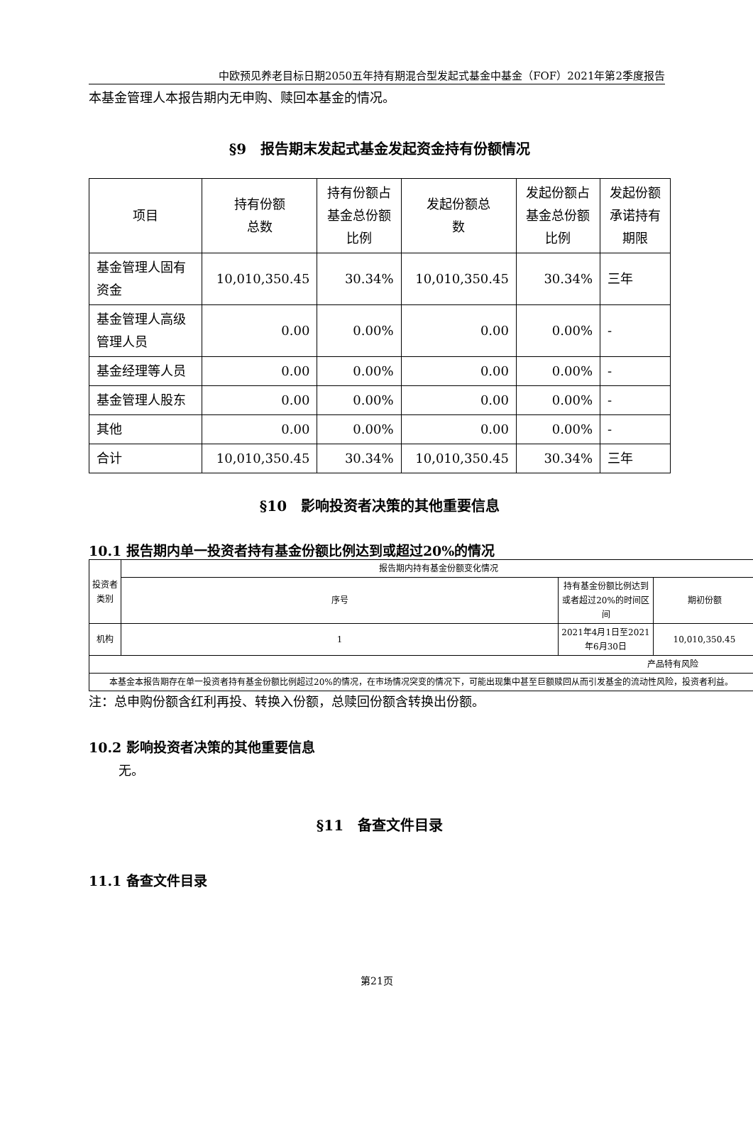中欧预见养老目标日期2050五年持有期混合型发起式基金中基金（FOF）2021年第2季度报告
本基金管理人本报告期内无申购、赎回本基金的情况。
§9　报告期末发起式基金发起资金持有份额情况
| 项目 | 持有份额 总数 | 持有份额占 基金总份额 比例 | 发起份额总 数 | 发起份额占 基金总份额 比例 | 发起份额 承诺持有 期限 |
| --- | --- | --- | --- | --- | --- |
| 基金管理人固有资金 | 10,010,350.45 | 30.34% | 10,010,350.45 | 30.34% | 三年 |
| 基金管理人高级管理人员 | 0.00 | 0.00% | 0.00 | 0.00% | - |
| 基金经理等人员 | 0.00 | 0.00% | 0.00 | 0.00% | - |
| 基金管理人股东 | 0.00 | 0.00% | 0.00 | 0.00% | - |
| 其他 | 0.00 | 0.00% | 0.00 | 0.00% | - |
| 合计 | 10,010,350.45 | 30.34% | 10,010,350.45 | 30.34% | 三年 |
§10　影响投资者决策的其他重要信息
10.1 报告期内单一投资者持有基金份额比例达到或超过20%的情况
| 投资者类别 | 报告期内持有基金份额变化情况 | | |
| --- | --- | --- | --- |
| | 序号 | 持有基金份额比例达到或者超过20%的时间区间 | 期初份额 |
| 机构 | 1 | 2021年4月1日至2021年6月30日 | 10,010,350.45 |
| 产品特有风险 | | | |
| 本基金本报告期存在单一投资者持有基金份额比例超过20%的情况，在市场情况突变的情况下，可能出现集中甚至巨额赎回从而引发基金的流动性风险，投资者利益。 | | | |
注：总申购份额含红利再投、转换入份额，总赎回份额含转换出份额。
10.2 影响投资者决策的其他重要信息
无。
§11　备查文件目录
11.1 备查文件目录
第21页